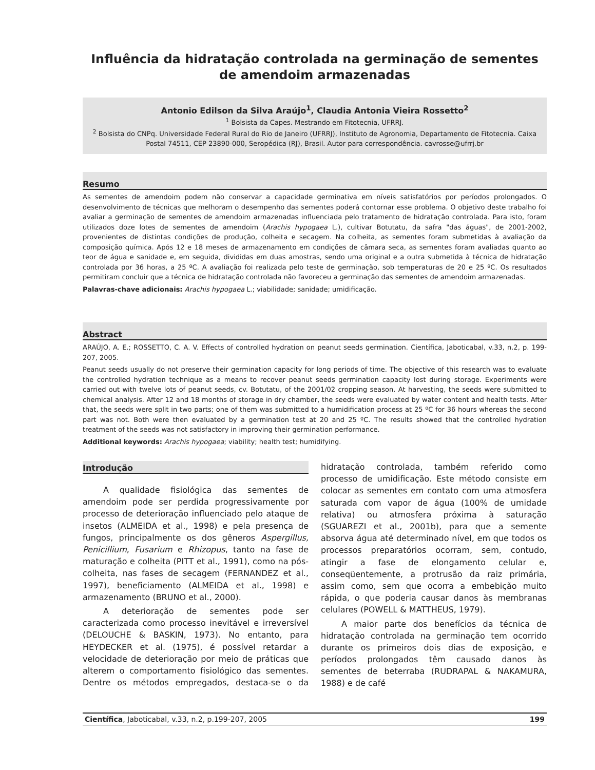Influência da hidratação controlada na germinação de sementes de amendoim armazenadas
Antonio Edilson da Silva Araújo<sup>1</sup>, Claudia Antonia Vieira Rossetto<sup>2</sup>
<sup>1</sup> Bolsista da Capes. Mestrando em Fitotecnia, UFRRJ.
<sup>2</sup> Bolsista do CNPq. Universidade Federal Rural do Rio de Janeiro (UFRRJ), Instituto de Agronomia, Departamento de Fitotecnia. Caixa Postal 74511, CEP 23890-000, Seropédica (RJ), Brasil. Autor para correspondência. cavrosse@ufrrj.br
Resumo
As sementes de amendoim podem não conservar a capacidade germinativa em níveis satisfatórios por períodos prolongados. O desenvolvimento de técnicas que melhoram o desempenho das sementes poderá contornar esse problema. O objetivo deste trabalho foi avaliar a germinação de sementes de amendoim armazenadas influenciada pelo tratamento de hidratação controlada. Para isto, foram utilizados doze lotes de sementes de amendoim (Arachis hypogaea L.), cultivar Botutatu, da safra "das águas", de 2001-2002, provenientes de distintas condições de produção, colheita e secagem. Na colheita, as sementes foram submetidas à avaliação da composição química. Após 12 e 18 meses de armazenamento em condições de câmara seca, as sementes foram avaliadas quanto ao teor de água e sanidade e, em seguida, divididas em duas amostras, sendo uma original e a outra submetida à técnica de hidratação controlada por 36 horas, a 25 ºC. A avaliação foi realizada pelo teste de germinação, sob temperaturas de 20 e 25 ºC. Os resultados permitiram concluir que a técnica de hidratação controlada não favoreceu a germinação das sementes de amendoim armazenadas.
Palavras-chave adicionais: Arachis hypogaea L.; viabilidade; sanidade; umidificação.
Abstract
ARAÚJO, A. E.; ROSSETTO, C. A. V. Effects of controlled hydration on peanut seeds germination. Científica, Jaboticabal, v.33, n.2, p. 199-207, 2005.
Peanut seeds usually do not preserve their germination capacity for long periods of time. The objective of this research was to evaluate the controlled hydration technique as a means to recover peanut seeds germination capacity lost during storage. Experiments were carried out with twelve lots of peanut seeds, cv. Botutatu, of the 2001/02 cropping season. At harvesting, the seeds were submitted to chemical analysis. After 12 and 18 months of storage in dry chamber, the seeds were evaluated by water content and health tests. After that, the seeds were split in two parts; one of them was submitted to a humidification process at 25 ºC for 36 hours whereas the second part was not. Both were then evaluated by a germination test at 20 and 25 ºC. The results showed that the controlled hydration treatment of the seeds was not satisfactory in improving their germination performance.
Additional keywords: Arachis hypogaea; viability; health test; humidifying.
Introdução
A qualidade fisiológica das sementes de amendoim pode ser perdida progressivamente por processo de deterioração influenciado pelo ataque de insetos (ALMEIDA et al., 1998) e pela presença de fungos, principalmente os dos gêneros Aspergillus, Penicillium, Fusarium e Rhizopus, tanto na fase de maturação e colheita (PITT et al., 1991), como na pós-colheita, nas fases de secagem (FERNANDEZ et al., 1997), beneficiamento (ALMEIDA et al., 1998) e armazenamento (BRUNO et al., 2000).
A deterioração de sementes pode ser caracterizada como processo inevitável e irreversível (DELOUCHE & BASKIN, 1973). No entanto, para HEYDECKER et al. (1975), é possível retardar a velocidade de deterioração por meio de práticas que alterem o comportamento fisiológico das sementes. Dentre os métodos empregados, destaca-se o da hidratação controlada, também referido como processo de umidificação. Este método consiste em colocar as sementes em contato com uma atmosfera saturada com vapor de água (100% de umidade relativa) ou atmosfera próxima à saturação (SGUAREZI et al., 2001b), para que a semente absorva água até determinado nível, em que todos os processos preparatórios ocorram, sem, contudo, atingir a fase de elongamento celular e, conseqüentemente, a protrusão da raiz primária, assim como, sem que ocorra a embebição muito rápida, o que poderia causar danos às membranas celulares (POWELL & MATTHEUS, 1979).
A maior parte dos benefícios da técnica de hidratação controlada na germinação tem ocorrido durante os primeiros dois dias de exposição, e períodos prolongados têm causado danos às sementes de beterraba (RUDRAPAL & NAKAMURA, 1988) e de café
Científica, Jaboticabal, v.33, n.2, p.199-207, 2005 199